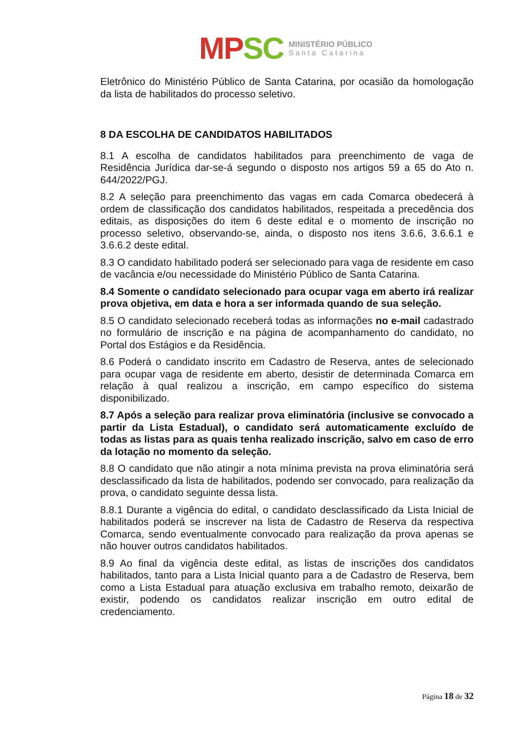MP SC
MINISTÉRIO PÚBLICO
Santa Catarina
Eletrônico do Ministério Público de Santa Catarina, por ocasião da homologação da lista de habilitados do processo seletivo.
8 DA ESCOLHA DE CANDIDATOS HABILITADOS
8.1 A escolha de candidatos habilitados para preenchimento de vaga de Residência Jurídica dar-se-á segundo o disposto nos artigos 59 a 65 do Ato n. 644/2022/PGJ.
8.2 A seleção para preenchimento das vagas em cada Comarca obedecerá à ordem de classificação dos candidatos habilitados, respeitada a precedência dos editais, as disposições do item 6 deste edital e o momento de inscrição no processo seletivo, observando-se, ainda, o disposto nos itens 3.6.6, 3.6.6.1 e 3.6.6.2 deste edital.
8.3 O candidato habilitado poderá ser selecionado para vaga de residente em caso de vacância e/ou necessidade do Ministério Público de Santa Catarina.
8.4 Somente o candidato selecionado para ocupar vaga em aberto irá realizar prova objetiva, em data e hora a ser informada quando de sua seleção.
8.5 O candidato selecionado receberá todas as informações no e-mail cadastrado no formulário de inscrição e na página de acompanhamento do candidato, no Portal dos Estágios e da Residência.
8.6 Poderá o candidato inscrito em Cadastro de Reserva, antes de selecionado para ocupar vaga de residente em aberto, desistir de determinada Comarca em relação à qual realizou a inscrição, em campo específico do sistema disponibilizado.
8.7 Após a seleção para realizar prova eliminatória (inclusive se convocado a partir da Lista Estadual), o candidato será automaticamente excluído de todas as listas para as quais tenha realizado inscrição, salvo em caso de erro da lotação no momento da seleção.
8.8 O candidato que não atingir a nota mínima prevista na prova eliminatória será desclassificado da lista de habilitados, podendo ser convocado, para realização da prova, o candidato seguinte dessa lista.
8.8.1 Durante a vigência do edital, o candidato desclassificado da Lista Inicial de habilitados poderá se inscrever na lista de Cadastro de Reserva da respectiva Comarca, sendo eventualmente convocado para realização da prova apenas se não houver outros candidatos habilitados.
8.9 Ao final da vigência deste edital, as listas de inscrições dos candidatos habilitados, tanto para a Lista Inicial quanto para a de Cadastro de Reserva, bem como a Lista Estadual para atuação exclusiva em trabalho remoto, deixarão de existir, podendo os candidatos realizar inscrição em outro edital de credenciamento.
Página 18 de 32